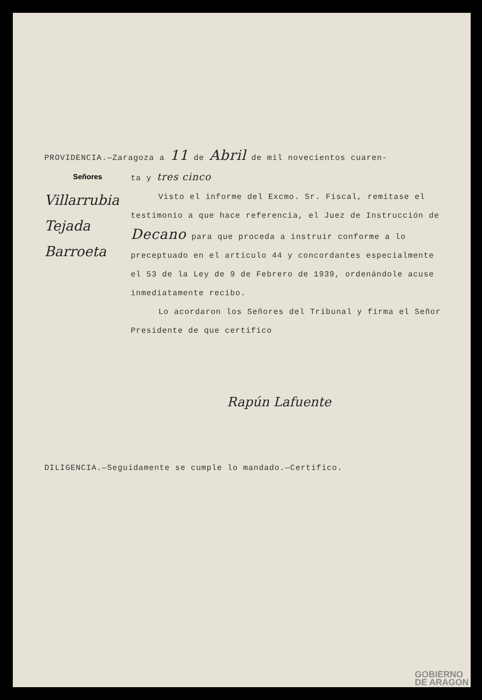PROVIDENCIA.—Zaragoza a 11 de Abril de mil novecientos cuaren-
Señores ta y tres cinco
Villarrubia
Tejada
Barroeta
Visto el informe del Excmo. Sr. Fiscal, remítase el testimonio a que hace referencia, el Juez de Instrucción de Decano para que proceda a instruir conforme a lo preceptuado en el artículo 44 y concordantes especialmente el 53 de la Ley de 9 de Febrero de 1939, ordenándole acuse inmediatamente recibo.
Lo acordaron los Señores del Tribunal y firma el Señor Presidente de que certifico
Rapún Lafuente
DILIGENCIA.—Seguidamente se cumple lo mandado.—Certifico.
GOBIERNO
DE ARAGON